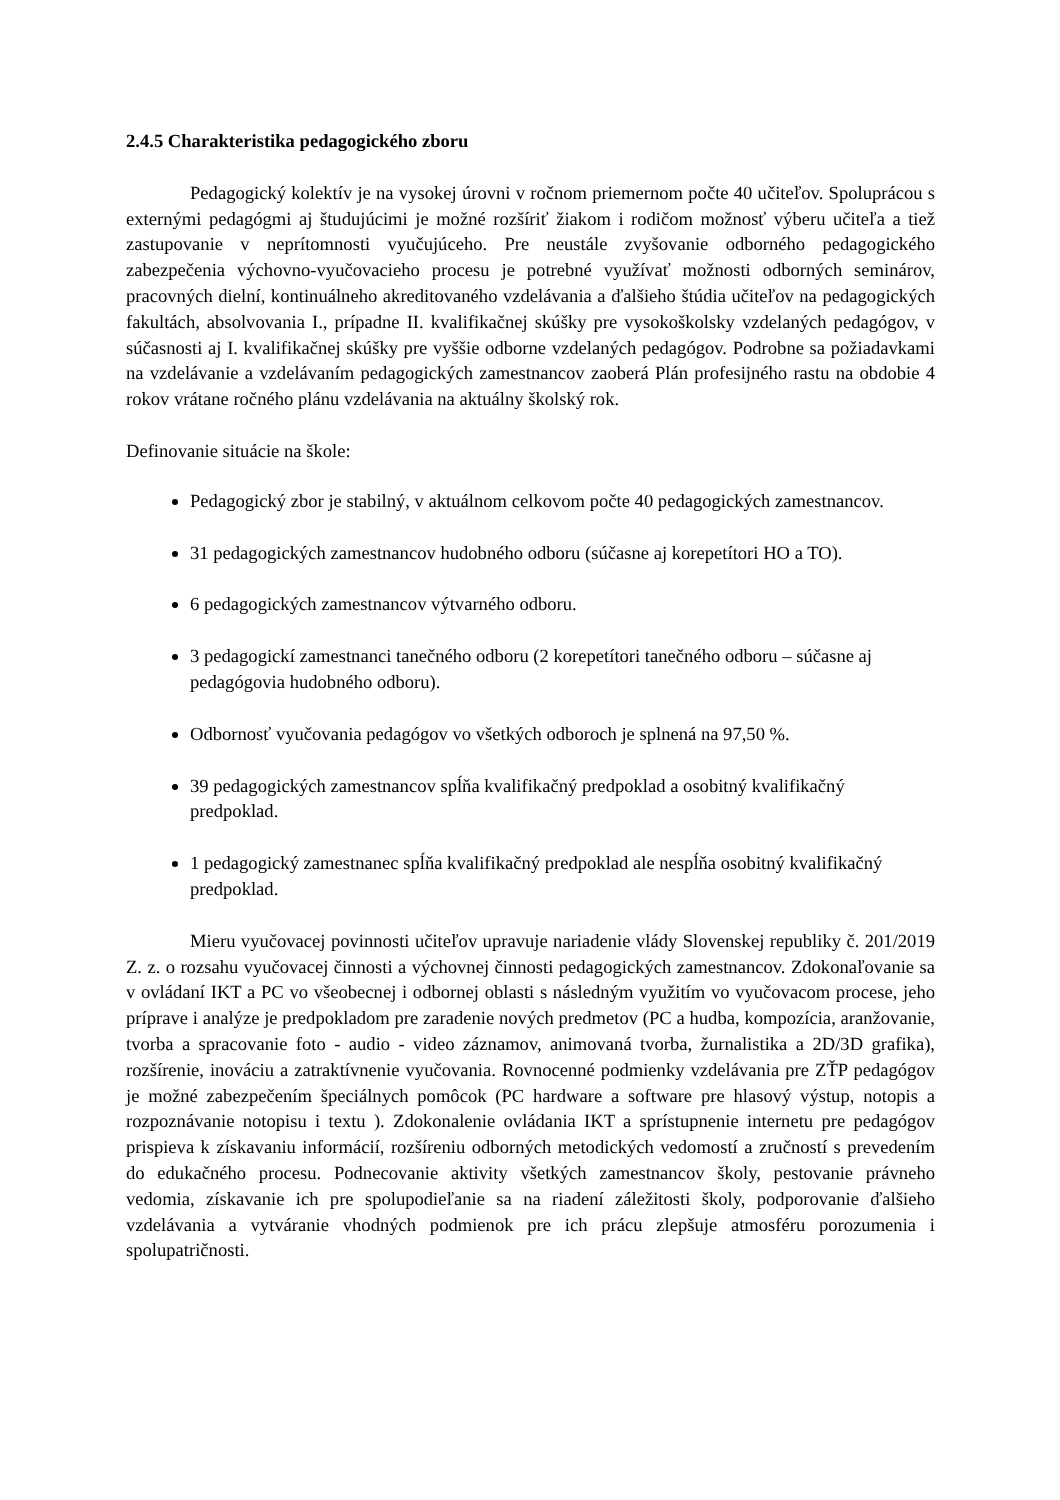2.4.5 Charakteristika pedagogického zboru
Pedagogický kolektív je na vysokej úrovni v ročnom priemernom počte 40 učiteľov. Spoluprácou s externými pedagógmi aj študujúcimi je možné rozšíriť žiakom i rodičom možnosť výberu učiteľa a tiež zastupovanie v neprítomnosti vyučujúceho. Pre neustále zvyšovanie odborného pedagogického zabezpečenia výchovno-vyučovacieho procesu je potrebné využívať možnosti odborných seminárov, pracovných dielní, kontinuálneho akreditovaného vzdelávania a ďalšieho štúdia učiteľov na pedagogických fakultách, absolvovania I., prípadne II. kvalifikačnej skúšky pre vysokoškolsky vzdelaných pedagógov, v súčasnosti aj I. kvalifikačnej skúšky pre vyššie odborne vzdelaných pedagógov. Podrobne sa požiadavkami na vzdelávanie a vzdelávaním pedagogických zamestnancov zaoberá Plán profesijného rastu na obdobie 4 rokov vrátane ročného plánu vzdelávania na aktuálny školský rok.
Definovanie situácie na škole:
Pedagogický zbor je stabilný, v aktuálnom celkovom počte 40 pedagogických zamestnancov.
31 pedagogických zamestnancov hudobného odboru (súčasne aj korepetítori HO a TO).
6 pedagogických zamestnancov výtvarného odboru.
3 pedagogickí zamestnanci tanečného odboru (2 korepetítori tanečného odboru – súčasne aj pedagógovia hudobného odboru).
Odbornosť vyučovania pedagógov vo všetkých odboroch je splnená na 97,50 %.
39 pedagogických zamestnancov spĺňa kvalifikačný predpoklad a osobitný kvalifikačný predpoklad.
1 pedagogický zamestnanec spĺňa kvalifikačný predpoklad ale nespĺňa osobitný kvalifikačný predpoklad.
Mieru vyučovacej povinnosti učiteľov upravuje nariadenie vlády Slovenskej republiky č. 201/2019 Z. z. o rozsahu vyučovacej činnosti a výchovnej činnosti pedagogických zamestnancov. Zdokonaľovanie sa v ovládaní IKT a PC vo všeobecnej i odbornej oblasti s následným využitím vo vyučovacom procese, jeho príprave i analýze je predpokladom pre zaradenie nových predmetov (PC a hudba, kompozícia, aranžovanie, tvorba a spracovanie foto - audio - video záznamov, animovaná tvorba, žurnalistika a 2D/3D grafika), rozšírenie, inováciu a zatraktívnenie vyučovania. Rovnocenné podmienky vzdelávania pre ZŤP pedagógov je možné zabezpečením špeciálnych pomôcok (PC hardware a software pre hlasový výstup, notopis a rozpoznávanie notopisu i textu ). Zdokonalenie ovládania IKT a sprístupnenie internetu pre pedagógov prispieva k získavaniu informácií, rozšíreniu odborných metodických vedomostí a zručností s prevedením do edukačného procesu. Podnecovanie aktivity všetkých zamestnancov školy, pestovanie právneho vedomia, získavanie ich pre spolupodieľanie sa na riadení záležitosti školy, podporovanie ďalšieho vzdelávania a vytváranie vhodných podmienok pre ich prácu zlepšuje atmosféru porozumenia i spolupatričnosti.